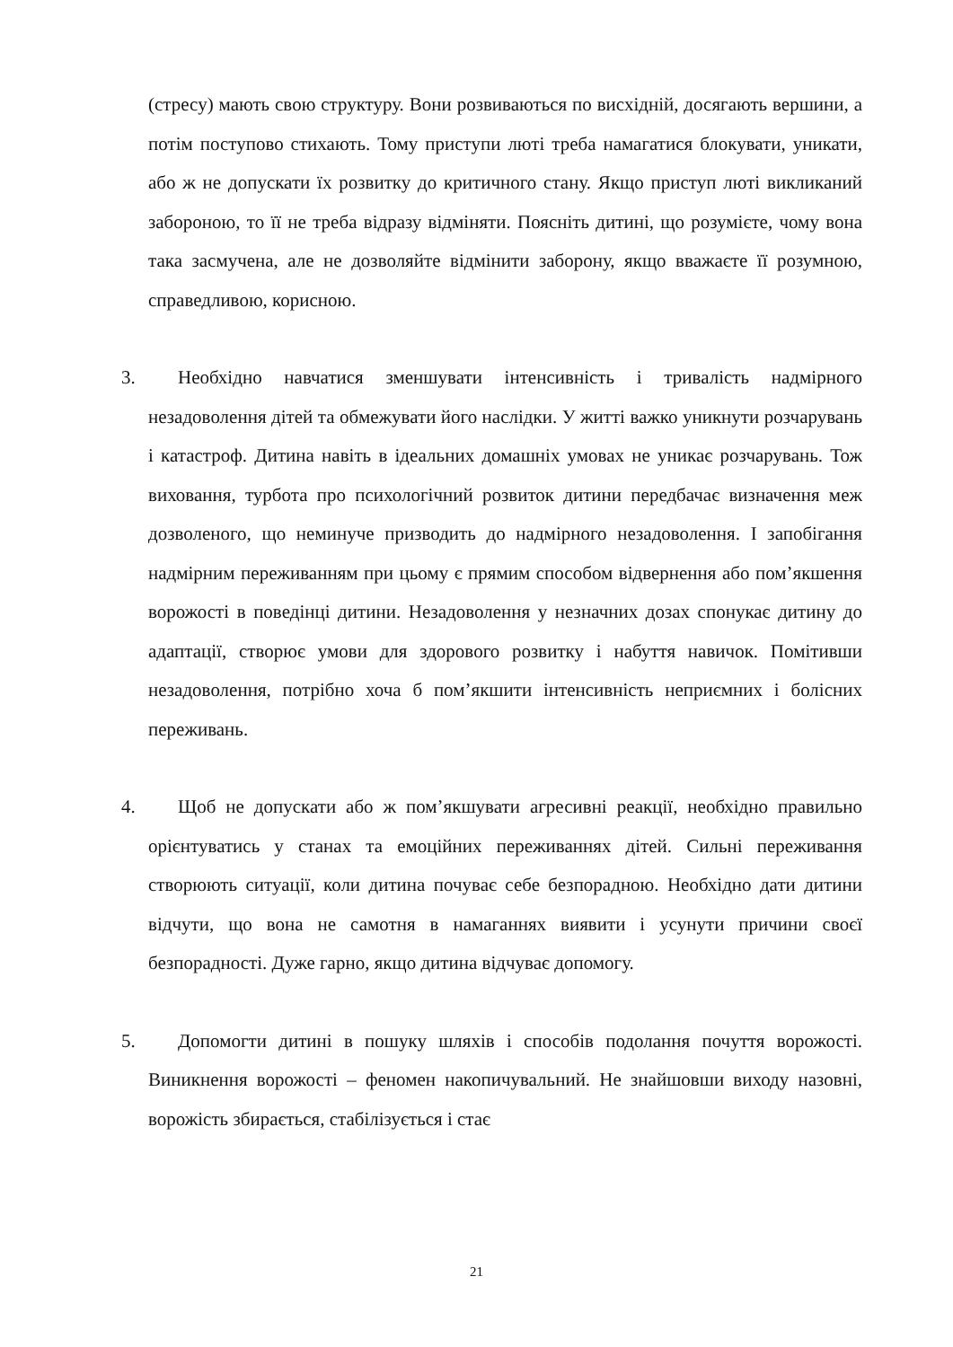(стресу) мають свою структуру. Вони розвиваються по висхідній, досягають вершини, а потім поступово стихають. Тому приступи люті треба намагатися блокувати, уникати, або ж не допускати їх розвитку до критичного стану. Якщо приступ люті викликаний забороною, то її не треба відразу відміняти. Поясніть дитині, що розумієте, чому вона така засмучена, але не дозволяйте відмінити заборону, якщо вважаєте її розумною, справедливою, корисною.
3. Необхідно навчатися зменшувати інтенсивність і тривалість надмірного незадоволення дітей та обмежувати його наслідки. У житті важко уникнути розчарувань і катастроф. Дитина навіть в ідеальних домашніх умовах не уникає розчарувань. Тож виховання, турбота про психологічний розвиток дитини передбачає визначення меж дозволеного, що неминуче призводить до надмірного незадоволення. І запобігання надмірним переживанням при цьому є прямим способом відвернення або пом’якшення ворожості в поведінці дитини. Незадоволення у незначних дозах спонукає дитину до адаптації, створює умови для здорового розвитку і набуття навичок. Помітивши незадоволення, потрібно хоча б пом’якшити інтенсивність неприємних і болісних переживань.
4. Щоб не допускати або ж пом’якшувати агресивні реакції, необхідно правильно орієнтуватись у станах та емоційних переживаннях дітей. Сильні переживання створюють ситуації, коли дитина почуває себе безпорадною. Необхідно дати дитини відчути, що вона не самотня в намаганнях виявити і усунути причини своєї безпорадності. Дуже гарно, якщо дитина відчуває допомогу.
5. Допомогти дитині в пошуку шляхів і способів подолання почуття ворожості. Виникнення ворожості – феномен накопичувальний. Не знайшовши виходу назовні, ворожість збирається, стабілізується і стає
21